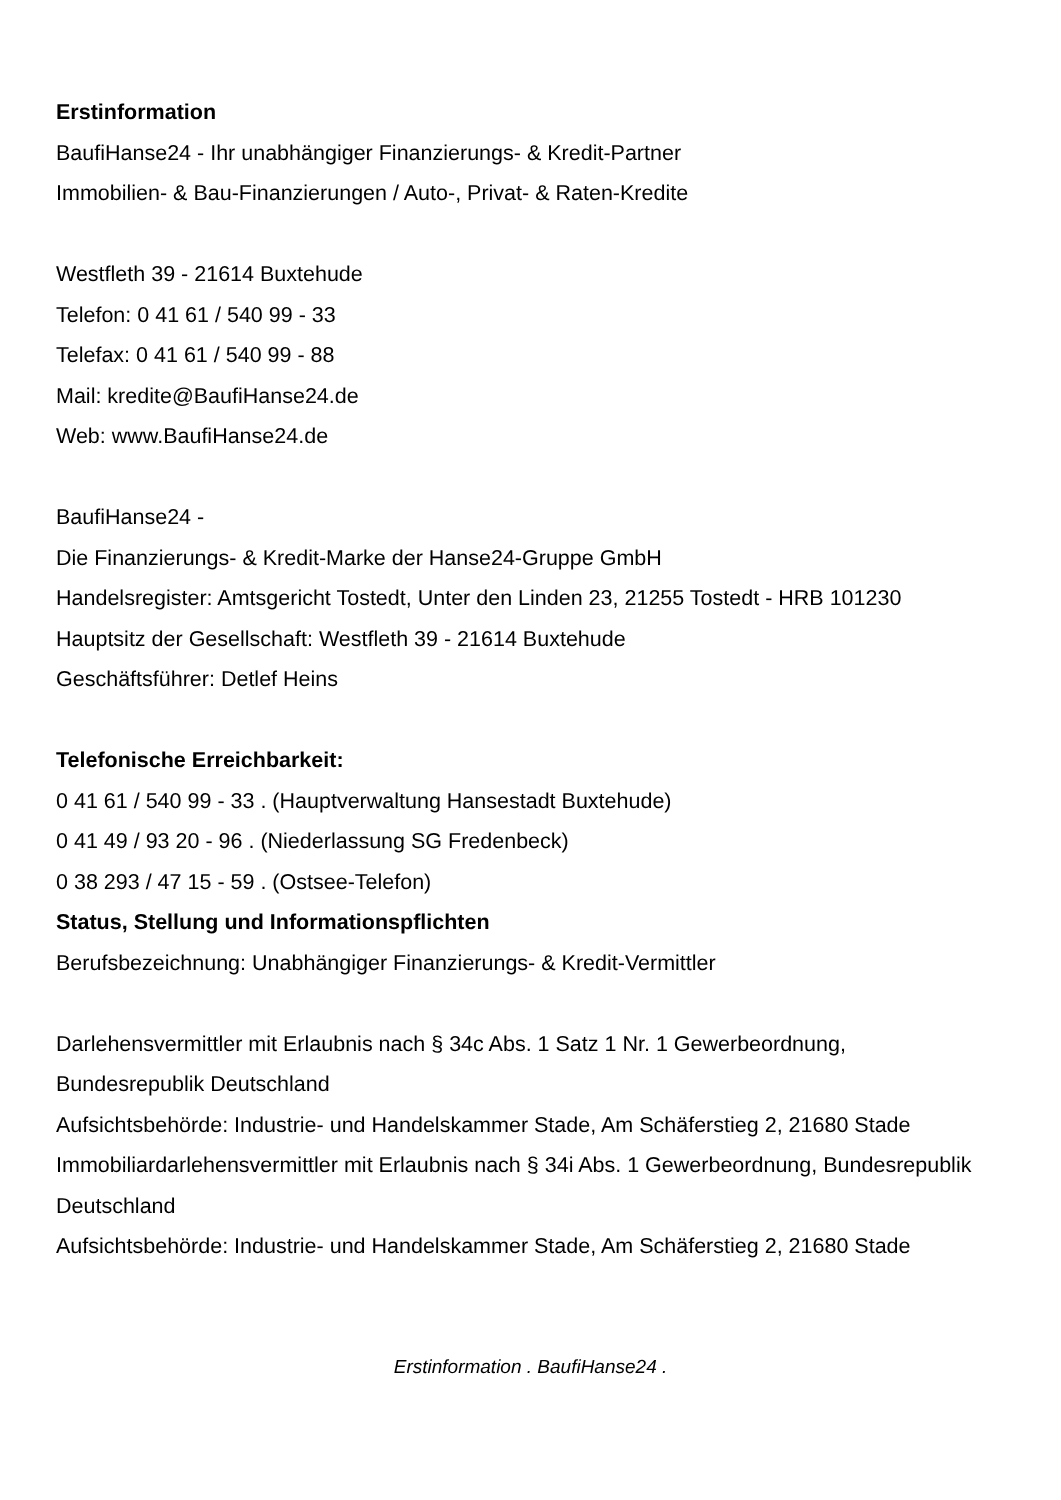Erstinformation
BaufiHanse24 - Ihr unabhängiger Finanzierungs- & Kredit-Partner
Immobilien- & Bau-Finanzierungen / Auto-, Privat- & Raten-Kredite
Westfleth 39 - 21614 Buxtehude
Telefon: 0 41 61 / 540 99 - 33
Telefax: 0 41 61 / 540 99 - 88
Mail: kredite@BaufiHanse24.de
Web: www.BaufiHanse24.de
BaufiHanse24 -
Die Finanzierungs- & Kredit-Marke der Hanse24-Gruppe GmbH
Handelsregister: Amtsgericht Tostedt, Unter den Linden 23, 21255 Tostedt - HRB 101230
Hauptsitz der Gesellschaft: Westfleth 39 - 21614 Buxtehude
Geschäftsführer: Detlef Heins
Telefonische Erreichbarkeit:
0 41 61 / 540 99 - 33 . (Hauptverwaltung Hansestadt Buxtehude)
0 41 49 / 93 20 - 96 . (Niederlassung SG Fredenbeck)
0 38 293 / 47 15 - 59 . (Ostsee-Telefon)
Status, Stellung und Informationspflichten
Berufsbezeichnung: Unabhängiger Finanzierungs- & Kredit-Vermittler
Darlehensvermittler mit Erlaubnis nach § 34c Abs. 1 Satz 1 Nr. 1 Gewerbeordnung, Bundesrepublik Deutschland
Aufsichtsbehörde: Industrie- und Handelskammer Stade, Am Schäferstieg 2, 21680 Stade
Immobiliardarlehensvermittler mit Erlaubnis nach § 34i Abs. 1 Gewerbeordnung, Bundesrepublik Deutschland
Aufsichtsbehörde: Industrie- und Handelskammer Stade, Am Schäferstieg 2, 21680 Stade
Erstinformation . BaufiHanse24 .